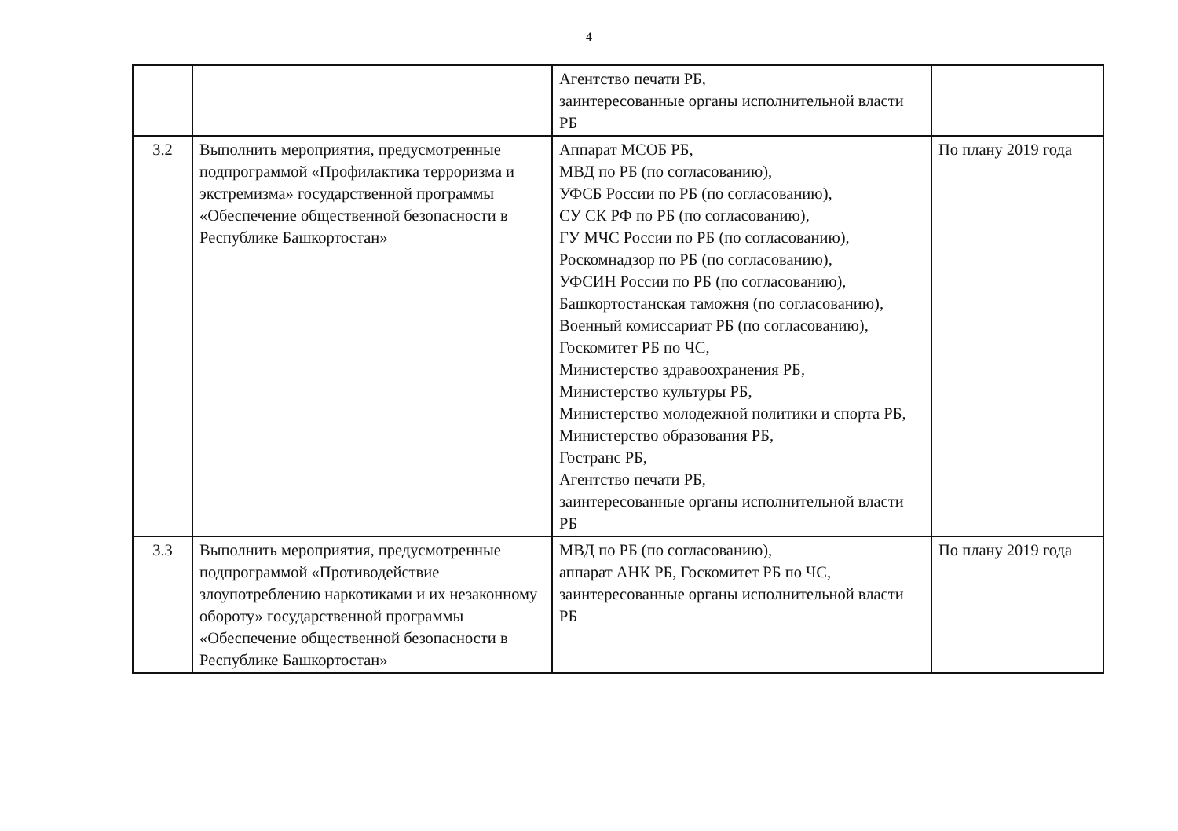4
| | | Агентство печати РБ, заинтересованные органы исполнительной власти РБ | |
| 3.2 | Выполнить мероприятия, предусмотренные подпрограммой «Профилактика терроризма и экстремизма» государственной программы «Обеспечение общественной безопасности в Республике Башкортостан» | Аппарат МСОБ РБ, МВД по РБ (по согласованию), УФСБ России по РБ (по согласованию), СУ СК РФ по РБ (по согласованию), ГУ МЧС России по РБ (по согласованию), Роскомнадзор по РБ (по согласованию), УФСИН России по РБ (по согласованию), Башкортостанская таможня (по согласованию), Военный комиссариат РБ (по согласованию), Госкомитет РБ по ЧС, Министерство здравоохранения РБ, Министерство культуры РБ, Министерство молодежной политики и спорта РБ, Министерство образования РБ, Гостранс РБ, Агентство печати РБ, заинтересованные органы исполнительной власти РБ | По плану 2019 года |
| 3.3 | Выполнить мероприятия, предусмотренные подпрограммой «Противодействие злоупотреблению наркотиками и их незаконному обороту» государственной программы «Обеспечение общественной безопасности в Республике Башкортостан» | МВД по РБ (по согласованию), аппарат АНК РБ, Госкомитет РБ по ЧС, заинтересованные органы исполнительной власти РБ | По плану 2019 года |